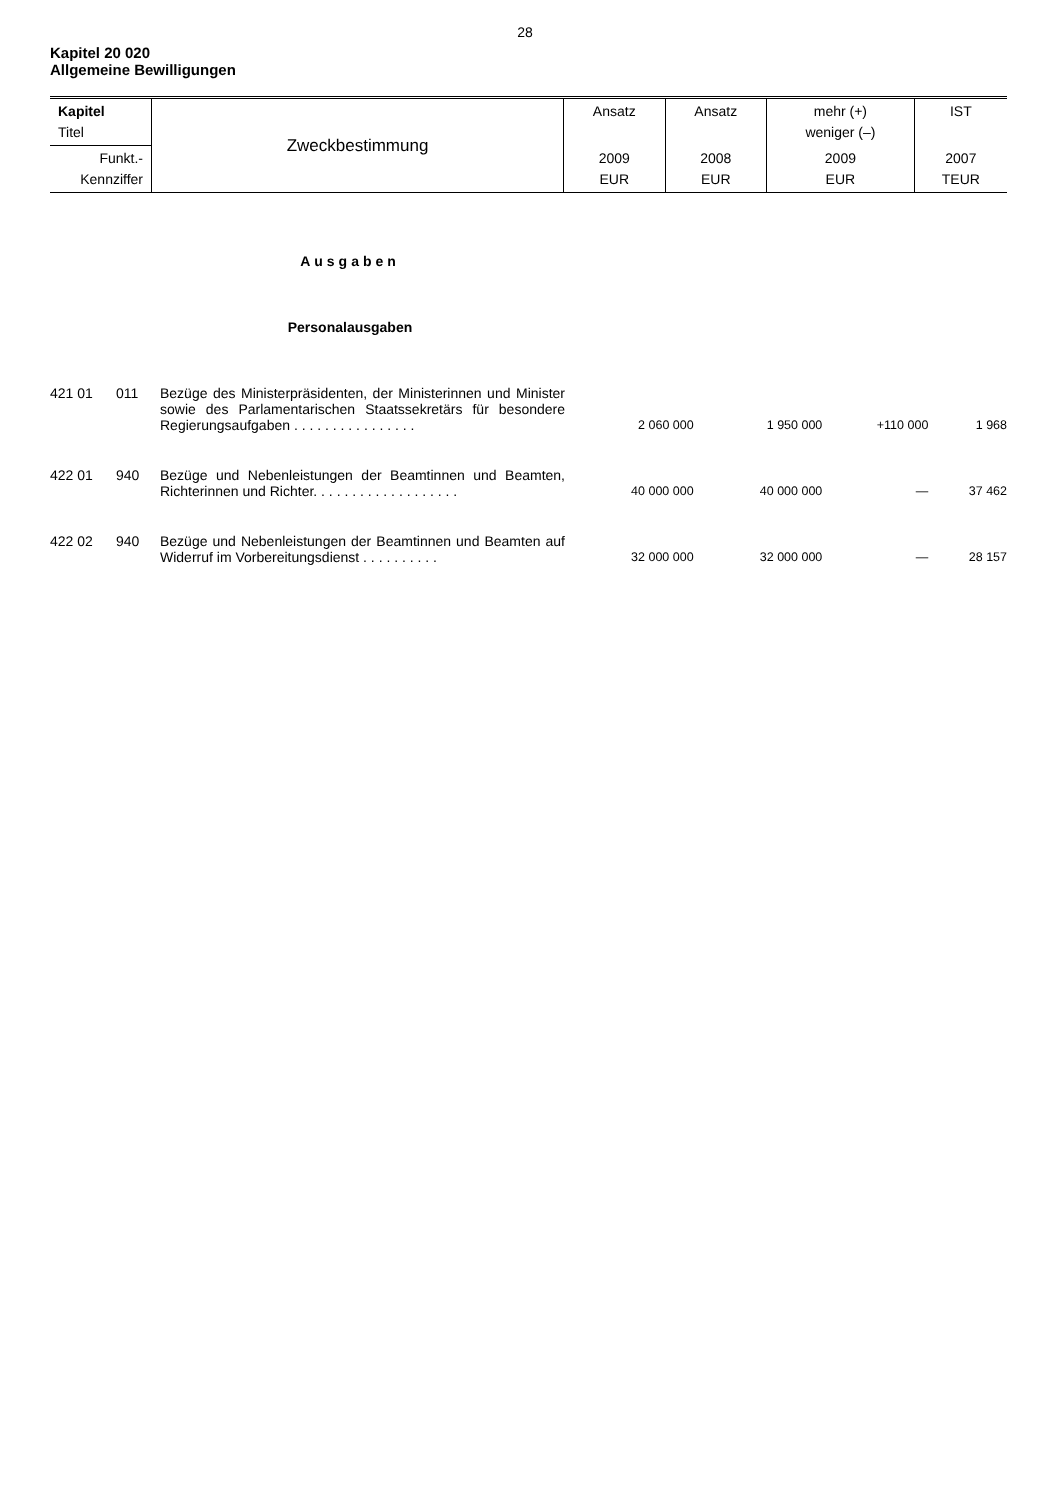28
Kapitel 20 020
Allgemeine Bewilligungen
| Kapitel Titel | Zweckbestimmung | Ansatz | Ansatz | mehr (+) weniger (–) | IST |
| Funkt.- Kennziffer | | 2009 EUR | 2008 EUR | 2009 EUR | 2007 TEUR |
Ausgaben
Personalausgaben
| 421 01 | 011 | Bezüge des Ministerpräsidenten, der Ministerinnen und Minister sowie des Parlamentarischen Staatssekretärs für besondere Regierungsaufgaben . . . . . . . . . . . . . . . . | 2 060 000 | 1 950 000 | +110 000 | 1 968 |
| 422 01 | 940 | Bezüge und Nebenleistungen der Beamtinnen und Beamten, Richterinnen und Richter. . . . . . . . . . . . . . . . . . . | 40 000 000 | 40 000 000 | — | 37 462 |
| 422 02 | 940 | Bezüge und Nebenleistungen der Beamtinnen und Beamten auf Widerruf im Vorbereitungsdienst . . . . . . . . . . | 32 000 000 | 32 000 000 | — | 28 157 |